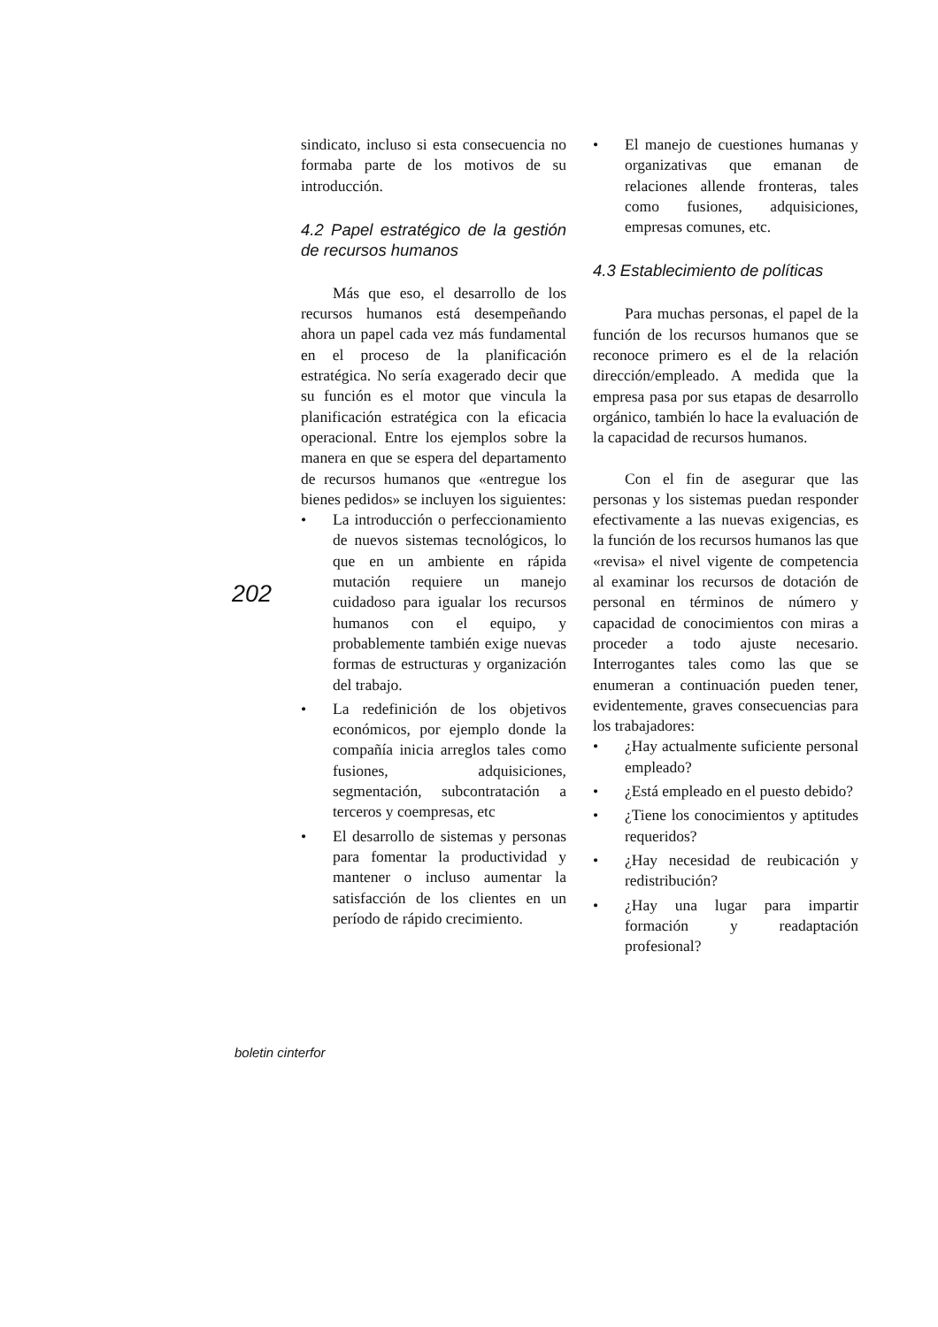202
sindicato, incluso si esta consecuencia no formaba parte de los motivos de su introducción.
4.2 Papel estratégico de la gestión de recursos humanos
Más que eso, el desarrollo de los recursos humanos está desempeñando ahora un papel cada vez más fundamental en el proceso de la planificación estratégica. No sería exagerado decir que su función es el motor que vincula la planificación estratégica con la eficacia operacional. Entre los ejemplos sobre la manera en que se espera del departamento de recursos humanos que «entregue los bienes pedidos» se incluyen los siguientes:
• La introducción o perfeccionamiento de nuevos sistemas tecnológicos, lo que en un ambiente en rápida mutación requiere un manejo cuidadoso para igualar los recursos humanos con el equipo, y probablemente también exige nuevas formas de estructuras y organización del trabajo.
• La redefinición de los objetivos económicos, por ejemplo donde la compañía inicia arreglos tales como fusiones, adquisiciones, segmentación, subcontratación a terceros y coempresas, etc
• El desarrollo de sistemas y personas para fomentar la productividad y mantener o incluso aumentar la satisfacción de los clientes en un período de rápido crecimiento.
• El manejo de cuestiones humanas y organizativas que emanan de relaciones allende fronteras, tales como fusiones, adquisiciones, empresas comunes, etc.
4.3 Establecimiento de políticas
Para muchas personas, el papel de la función de los recursos humanos que se reconoce primero es el de la relación dirección/empleado. A medida que la empresa pasa por sus etapas de desarrollo orgánico, también lo hace la evaluación de la capacidad de recursos humanos.
Con el fin de asegurar que las personas y los sistemas puedan responder efectivamente a las nuevas exigencias, es la función de los recursos humanos las que «revisa» el nivel vigente de competencia al examinar los recursos de dotación de personal en términos de número y capacidad de conocimientos con miras a proceder a todo ajuste necesario. Interrogantes tales como las que se enumeran a continuación pueden tener, evidentemente, graves consecuencias para los trabajadores:
• ¿Hay actualmente suficiente personal empleado?
• ¿Está empleado en el puesto debido?
• ¿Tiene los conocimientos y aptitudes requeridos?
• ¿Hay necesidad de reubicación y redistribución?
• ¿Hay una lugar para impartir formación y readaptación profesional?
boletin cinterfor